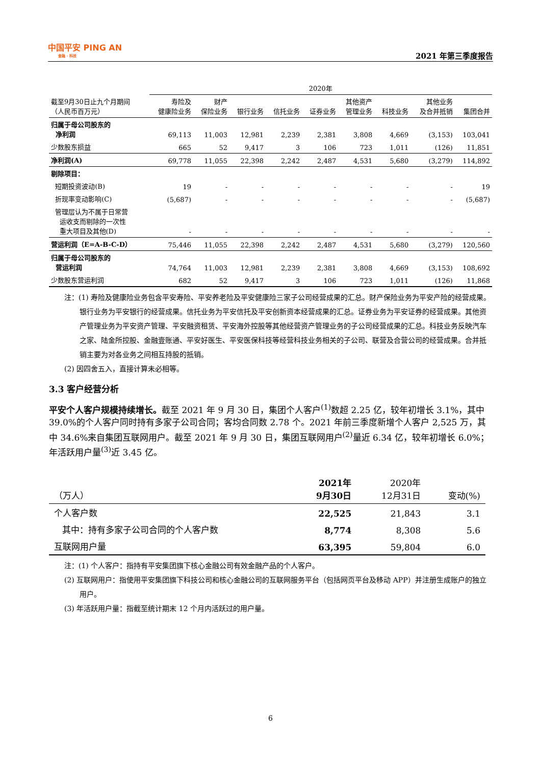中国平安 PING AN
金融 · 科技
2021 年第三季度报告
| | 2020年 | | | | | | | | |
| --- | --- | --- | --- | --- | --- | --- | --- | --- | --- |
| 截至9月30日止九个月期间 （人民币百万元） | 寿险及 健康险业务 | 财产 保险业务 | 银行业务 | 信托业务 | 证券业务 | 其他资产 管理业务 | 科技业务 | 其他业务 及合并抵销 | 集团合并 |
| 归属于母公司股东的 净利润 | 69,113 | 11,003 | 12,981 | 2,239 | 2,381 | 3,808 | 4,669 | (3,153) | 103,041 |
| 少数股东损益 | 665 | 52 | 9,417 | 3 | 106 | 723 | 1,011 | (126) | 11,851 |
| 净利润(A) | 69,778 | 11,055 | 22,398 | 2,242 | 2,487 | 4,531 | 5,680 | (3,279) | 114,892 |
| 剔除项目： | | | | | | | | | |
| 短期投资波动(B) | 19 | - | - | - | - | - | - | - | 19 |
| 折现率变动影响(C) | (5,687) | - | - | - | - | - | - | - | (5,687) |
| 管理层认为不属于日常营 运收支而剔除的一次性 重大项目及其他(D) | - | - | - | - | - | - | - | - | - |
| 营运利润（E=A-B-C-D） | 75,446 | 11,055 | 22,398 | 2,242 | 2,487 | 4,531 | 5,680 | (3,279) | 120,560 |
| 归属于母公司股东的 营运利润 | 74,764 | 11,003 | 12,981 | 2,239 | 2,381 | 3,808 | 4,669 | (3,153) | 108,692 |
| 少数股东营运利润 | 682 | 52 | 9,417 | 3 | 106 | 723 | 1,011 | (126) | 11,868 |
注：(1) 寿险及健康险业务包含平安寿险、平安养老险及平安健康险三家子公司经营成果的汇总。财产保险业务为平安产险的经营成果。银行业务为平安银行的经营成果。信托业务为平安信托及平安创新资本经营成果的汇总。证券业务为平安证券的经营成果。其他资产管理业务为平安资产管理、平安融资租赁、平安海外控股等其他经营资产管理业务的子公司经营成果的汇总。科技业务反映汽车之家、陆金所控股、金融壹账通、平安好医生、平安医保科技等经营科技业务相关的子公司、联营及合营公司的经营成果。合并抵销主要为对各业务之间相互持股的抵销。
(2) 因四舍五入，直接计算未必相等。
3.3 客户经营分析
平安个人客户规模持续增长。截至 2021 年 9 月 30 日，集团个人客户<sup>(1)</sup>数超 2.25 亿，较年初增长 3.1%，其中 39.0%的个人客户同时持有多家子公司合同；客均合同数 2.78 个。2021 年前三季度新增个人客户 2,525 万，其中 34.6%来自集团互联网用户。截至 2021 年 9 月 30 日，集团互联网用户<sup>(2)</sup>量近 6.34 亿，较年初增长 6.0%；年活跃用户量<sup>(3)</sup>近 3.45 亿。
| （万人） | 2021年 9月30日 | 2020年 12月31日 | 变动(%) |
| --- | --- | --- | --- |
| 个人客户数 | 22,525 | 21,843 | 3.1 |
| 其中：持有多家子公司合同的个人客户数 | 8,774 | 8,308 | 5.6 |
| 互联网用户量 | 63,395 | 59,804 | 6.0 |
注：(1) 个人客户：指持有平安集团旗下核心金融公司有效金融产品的个人客户。
(2) 互联网用户：指使用平安集团旗下科技公司和核心金融公司的互联网服务平台（包括网页平台及移动 APP）并注册生成账户的独立用户。
(3) 年活跃用户量：指截至统计期末 12 个月内活跃过的用户量。
6